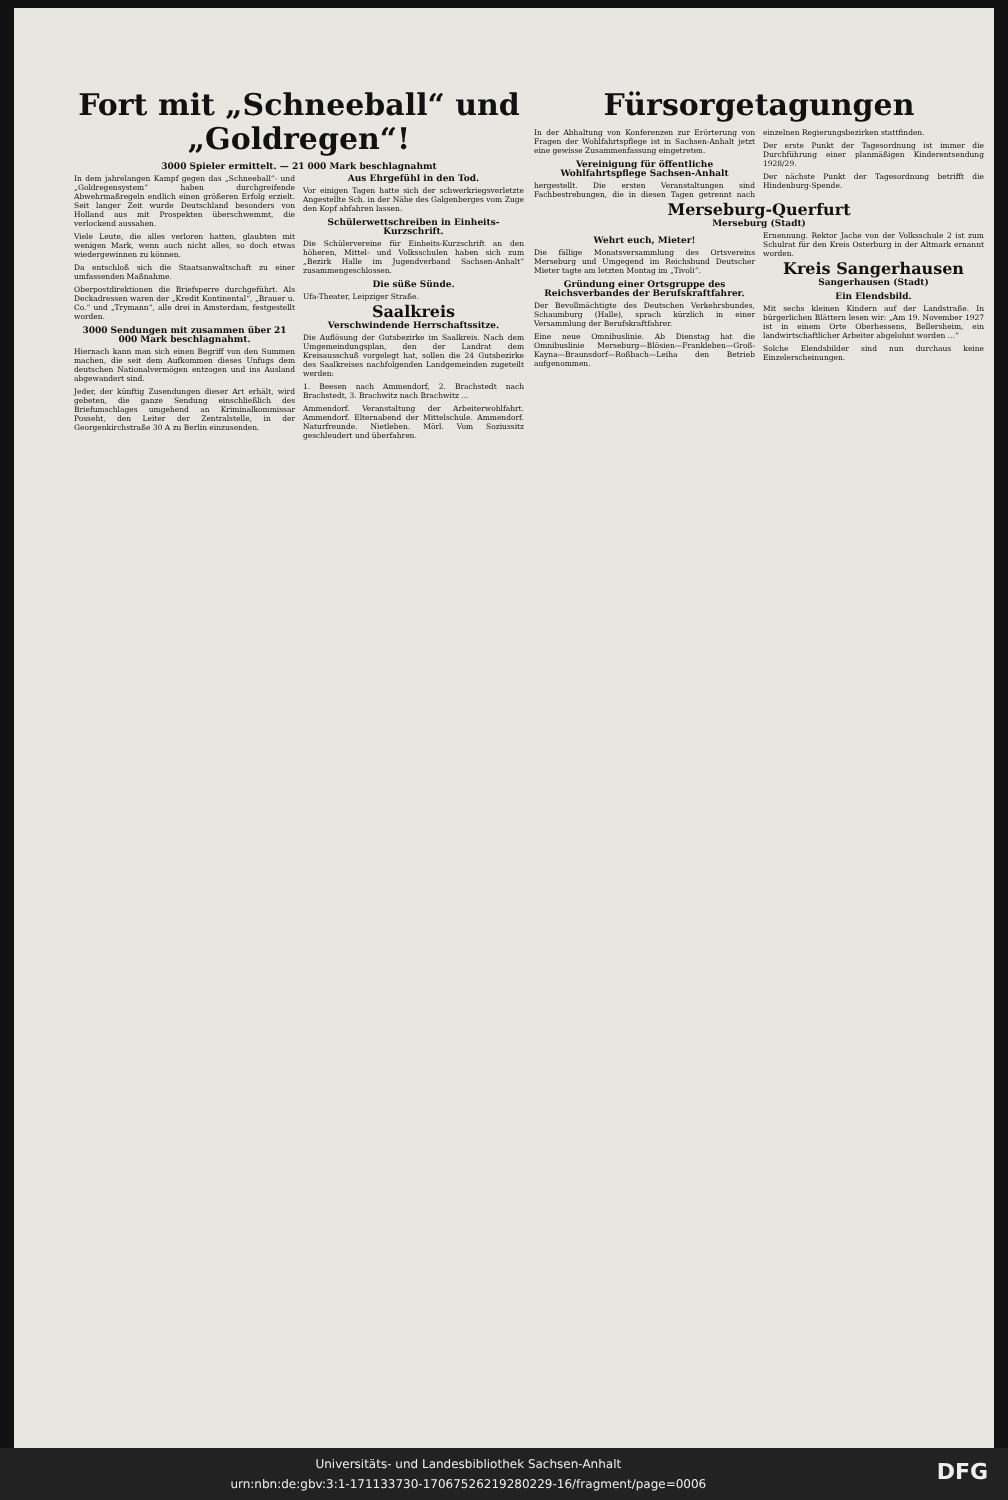Fort mit „Schneeball“ und „Goldregen“!
3000 Spieler ermittelt. — 21 000 Mark beschlagnahmt
In dem jahrelangen Kampf gegen das „Schneeball“- und „Goldregensystem“ haben durchgreifende Abwehrmaßregeln endlich einen größeren Erfolg erzielt. Seit langer Zeit wurde Deutschland besonders von Holland aus mit Prospekten überschwemmt, die verlockend aussahen.
Viele Leute, die alles verloren hatten, glaubten mit wenigen Mark, wenn auch nicht alles, so doch etwas wiedergewinnen zu können.
Da entschloß sich die Staatsanwaltschaft zu einer umfassenden Maßnahme.
Oberpostdirektionen die Briefsperre durchgeführt. Als Deckadressen waren der „Kredit Kontinental“, „Brauer u. Co.“ und „Trymann“, alle drei in Amsterdam, festgestellt worden.
3000 Sendungen mit zusammen über 21 000 Mark beschlagnahmt.
Hiernach kann man sich einen Begriff von den Summen machen, die seit dem Aufkommen dieses Unfugs dem deutschen Nationalvermögen entzogen und ins Ausland abgewandert sind.
Jeder, der künftig Zusendungen dieser Art erhält, wird gebeten, die ganze Sendung einschließlich des Briefumschlages umgehend an Kriminalkommissar Posseht, den Leiter der Zentralstelle, in der Georgenkirchstraße 30 A zu Berlin einzusenden.
Aus Ehrgefühl in den Tod.
Vor einigen Tagen hatte sich der schwerkriegsverletzte Angestellte Sch. in der Nähe des Galgenberges vom Zuge den Kopf abfahren lassen.
Schülerwettschreiben in Einheits-Kurzschrift.
Die Schülervereine für Einheits-Kurzschrift an den höheren, Mittel- und Volksschulen haben sich zum „Bezirk Halle im Jugendverband Sachsen-Anhalt“ zusammengeschlossen.
Die süße Sünde.
Ufa-Theater, Leipziger Straße.
Saalkreis
Verschwindende Herrschaftssitze.
Die Auflösung der Gutsbezirke im Saalkreis. Nach dem Umgemeindungsplan, den der Landrat dem Kreisausschuß vorgelegt hat, sollen die 24 Gutsbezirke des Saalkreises nachfolgenden Landgemeinden zugeteilt werden:
1. Beesen nach Ammendorf, 2. Brachstedt nach Brachstedt, 3. Brachwitz nach Brachwitz ...
Ammendorf. Veranstaltung der Arbeiterwohlfahrt. Ammendorf. Elternabend der Mittelschule. Ammendorf. Naturfreunde. Nietleben. Mörl. Vom Soziussitz geschleudert und überfahren.
Fürsorgetagungen
In der Abhaltung von Konferenzen zur Erörterung von Fragen der Wohlfahrtspflege ist in Sachsen-Anhalt jetzt eine gewisse Zusammenfassung eingetreten.
Vereinigung für öffentliche Wohlfahrtspflege Sachsen-Anhalt
hergestellt. Die ersten Veranstaltungen sind Fachbestrebungen, die in diesen Tagen getrennt nach einzelnen Regierungsbezirken stattfinden.
Der erste Punkt der Tagesordnung ist immer die Durchführung einer planmäßigen Kinderentsendung 1928/29.
Der nächste Punkt der Tagesordnung betrifft die Hindenburg-Spende.
Merseburg-Querfurt
Merseburg (Stadt)
Wehrt euch, Mieter!
Die fällige Monatsversammlung des Ortsvereins Merseburg und Umgegend im Reichsbund Deutscher Mieter tagte am letzten Montag im „Tivoli“.
Gründung einer Ortsgruppe des Reichsverbandes der Berufskraftfahrer.
Der Bevollmächtigte des Deutschen Verkehrsbundes, Schaumburg (Halle), sprach kürzlich in einer Versammlung der Berufskraftfahrer.
Eine neue Omnibuslinie. Ab Dienstag hat die Omnibuslinie Merseburg—Blösien—Frankleben—Groß-Kayna—Braunsdorf—Roßbach—Leiha den Betrieb aufgenommen.
Ernennung. Rektor Jache von der Volksschule 2 ist zum Schulrat für den Kreis Osterburg in der Altmark ernannt worden.
Kreis Sangerhausen
Sangerhausen (Stadt)
Ein Elendsbild.
Mit sechs kleinen Kindern auf der Landstraße. In bürgerlichen Blättern lesen wir: „Am 19. November 1927 ist in einem Orte Oberhessens, Bellersheim, ein landwirtschaftlicher Arbeiter abgelohnt worden ...“
Solche Elendsbilder sind nun durchaus keine Einzelerscheinungen.
DFG Universitäts- und Landesbibliothek Sachsen-Anhalt
urn:nbn:de:gbv:3:1-171133730-17067526219280229-16/fragment/page=0006